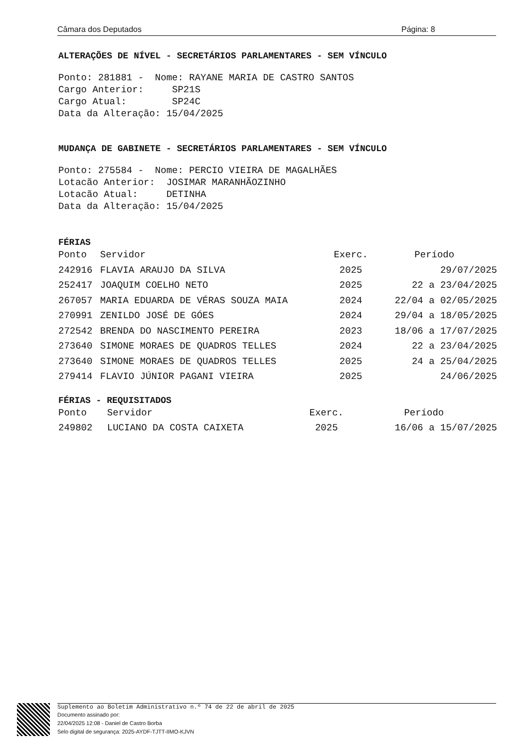Câmara dos Deputados Página: 8
ALTERAÇÕES DE NÍVEL - SECRETÁRIOS PARLAMENTARES - SEM VÍNCULO
Ponto: 281881 -  Nome: RAYANE MARIA DE CASTRO SANTOS
Cargo Anterior:     SP21S
Cargo Atual:        SP24C
Data da Alteração: 15/04/2025
MUDANÇA DE GABINETE - SECRETÁRIOS PARLAMENTARES - SEM VÍNCULO
Ponto: 275584 -  Nome: PERCIO VIEIRA DE MAGALHÃES
Lotacão Anterior:  JOSIMAR MARANHÃOZINHO
Lotacão Atual:     DETINHA
Data da Alteração: 15/04/2025
FÉRIAS
| Ponto | Servidor | Exerc. | Período |
| --- | --- | --- | --- |
| 242916 | FLAVIA ARAUJO DA SILVA | 2025 | 29/07/2025 |
| 252417 | JOAQUIM COELHO NETO | 2025 | 22 a 23/04/2025 |
| 267057 | MARIA EDUARDA DE VÉRAS SOUZA MAIA | 2024 | 22/04 a 02/05/2025 |
| 270991 | ZENILDO JOSÉ DE GÓES | 2024 | 29/04 a 18/05/2025 |
| 272542 | BRENDA DO NASCIMENTO PEREIRA | 2023 | 18/06 a 17/07/2025 |
| 273640 | SIMONE MORAES DE QUADROS TELLES | 2024 | 22 a 23/04/2025 |
| 273640 | SIMONE MORAES DE QUADROS TELLES | 2025 | 24 a 25/04/2025 |
| 279414 | FLAVIO JÚNIOR PAGANI VIEIRA | 2025 | 24/06/2025 |
FÉRIAS - REQUISITADOS
| Ponto | Servidor | Exerc. | Período |
| --- | --- | --- | --- |
| 249802 | LUCIANO DA COSTA CAIXETA | 2025 | 16/06 a 15/07/2025 |
Suplemento ao Boletim Administrativo n.º 74 de 22 de abril de 2025
Documento assinado por:
22/04/2025 12:08 - Daniel de Castro Borba
Selo digital de segurança: 2025-AYDF-TJTT-IIMO-KJVN